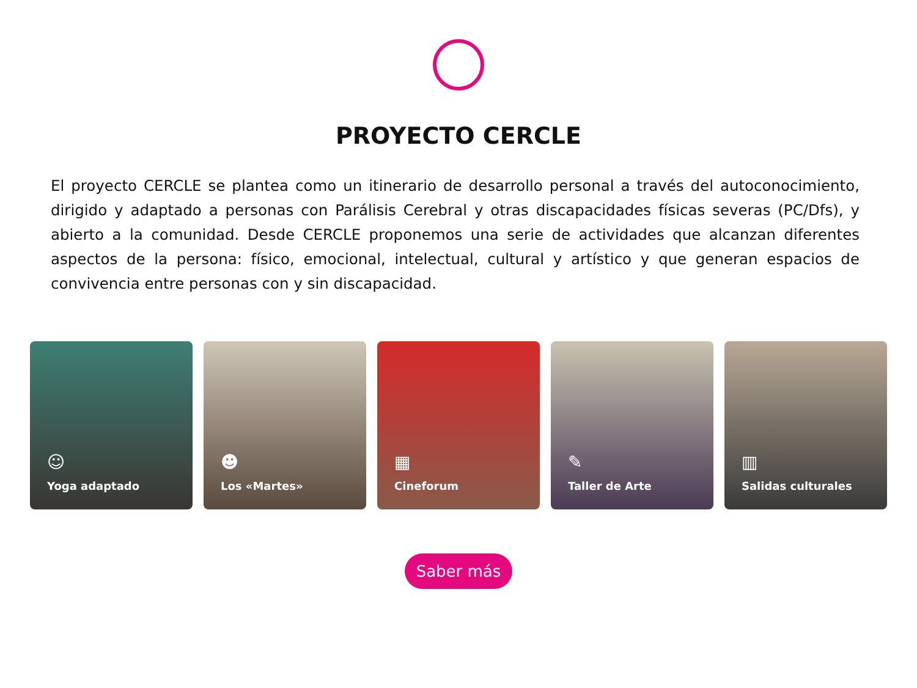PROYECTO CERCLE
El proyecto CERCLE se plantea como un itinerario de desarrollo personal a través del autoconocimiento, dirigido y adaptado a personas con Parálisis Cerebral y otras discapacidades físicas severas (PC/Dfs), y abierto a la comunidad. Desde CERCLE proponemos una serie de actividades que alcanzan diferentes aspectos de la persona: físico, emocional, intelectual, cultural y artístico y que generan espacios de convivencia entre personas con y sin discapacidad.
☺
Yoga adaptado
☻
Los «Martes»
▦
Cineforum
✎
Taller de Arte
▥
Salidas culturales
Saber más